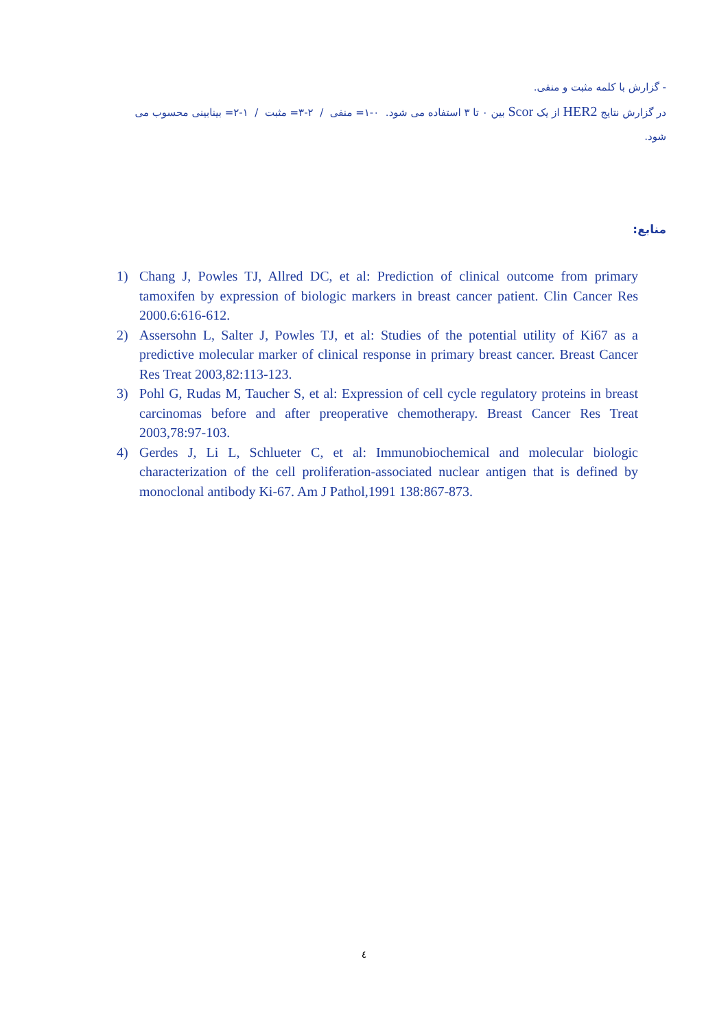- گزارش با کلمه مثبت و منفی.
در گزارش نتایج HER2 از یک Scor بین ۰ تا ۳ استفاده می شود. ۰-۱= منفی / ۲-۳= مثبت / ۱-۲= بینابینی محسوب می شود.
منابع:
1) Chang J, Powles TJ, Allred DC, et al: Prediction of clinical outcome from primary tamoxifen by expression of biologic markers in breast cancer patient. Clin Cancer Res 2000.6:616-612.
2) Assersohn L, Salter J, Powles TJ, et al: Studies of the potential utility of Ki67 as a predictive molecular marker of clinical response in primary breast cancer. Breast Cancer Res Treat 2003,82:113-123.
3) Pohl G, Rudas M, Taucher S, et al: Expression of cell cycle regulatory proteins in breast carcinomas before and after preoperative chemotherapy. Breast Cancer Res Treat 2003,78:97-103.
4) Gerdes J, Li L, Schlueter C, et al: Immunobiochemical and molecular biologic characterization of the cell proliferation-associated nuclear antigen that is defined by monoclonal antibody Ki-67. Am J Pathol,1991 138:867-873.
٤